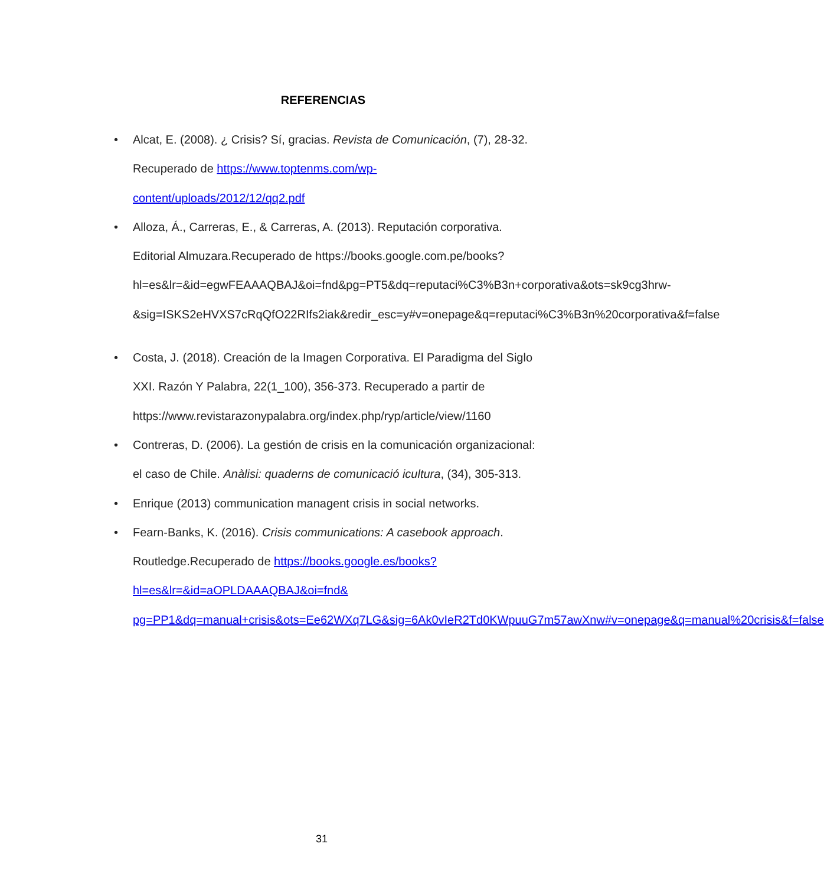REFERENCIAS
• Alcat, E. (2008). ¿ Crisis? Sí, gracias. Revista de Comunicación, (7), 28-32. Recuperado de https://www.toptenms.com/wp-content/uploads/2012/12/qq2.pdf
• Alloza, Á., Carreras, E., & Carreras, A. (2013). Reputación corporativa. Editorial Almuzara.Recuperado de https://books.google.com.pe/books?hl=es&lr=&id=egwFEAAAQBAJ&oi=fnd&pg=PT5&dq=reputaci%C3%B3n+corporativa&ots=sk9cg3hrw-&sig=ISKS2eHVXS7cRqQfO22RIfs2iak&redir_esc=y#v=onepage&q=reputaci%C3%B3n%20corporativa&f=false
• Costa, J. (2018). Creación de la Imagen Corporativa. El Paradigma del Siglo XXI. Razón Y Palabra, 22(1_100), 356-373. Recuperado a partir de https://www.revistarazonypalabra.org/index.php/ryp/article/view/1160
• Contreras, D. (2006). La gestión de crisis en la comunicación organizacional: el caso de Chile. Anàlisi: quaderns de comunicació icultura, (34), 305-313.
• Enrique (2013) communication managent crisis in social networks.
• Fearn-Banks, K. (2016). Crisis communications: A casebook approach. Routledge.Recuperado de https://books.google.es/books?hl=es&lr=&id=aOPLDAAAQBAJ&oi=fnd& pg=PP1&dq=manual+crisis&ots=Ee62WXq7LG&sig=6Ak0vIeR2Td0KWpuuG7m57awXnw#v=onepage&q=manual%20crisis&f=false
31